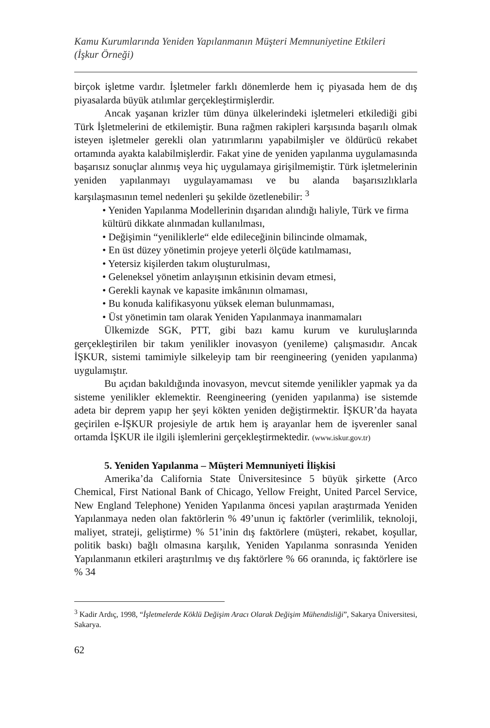Kamu Kurumlarında Yeniden Yapılanmanın Müşteri Memnuniyetine Etkileri
(İşkur Örneği)
birçok işletme vardır. İşletmeler farklı dönemlerde hem iç piyasada hem de dış piyasalarda büyük atılımlar gerçekleştirmişlerdir.
Ancak yaşanan krizler tüm dünya ülkelerindeki işletmeleri etkilediği gibi Türk İşletmelerini de etkilemiştir. Buna rağmen rakipleri karşısında başarılı olmak isteyen işletmeler gerekli olan yatırımlarını yapabilmişler ve öldürücü rekabet ortamında ayakta kalabilmişlerdir. Fakat yine de yeniden yapılanma uygulamasında başarısız sonuçlar alınmış veya hiç uygulamaya girişilmemiştir. Türk işletmelerinin yeniden yapılanmayı uygulayamaması ve bu alanda başarısızlıklarla karşılaşmasının temel nedenleri şu şekilde özetlenebilir: <sup>3</sup>
• Yeniden Yapılanma Modellerinin dışarıdan alındığı haliyle, Türk ve firma kültürü dikkate alınmadan kullanılması,
• Değişimin “yeniliklerle“ elde edileceğinin bilincinde olmamak,
• En üst düzey yönetimin projeye yeterli ölçüde katılmaması,
• Yetersiz kişilerden takım oluşturulması,
• Geleneksel yönetim anlayışının etkisinin devam etmesi,
• Gerekli kaynak ve kapasite imkânının olmaması,
• Bu konuda kalifikasyonu yüksek eleman bulunmaması,
• Üst yönetimin tam olarak Yeniden Yapılanmaya inanmamaları
Ülkemizde SGK, PTT, gibi bazı kamu kurum ve kuruluşlarında gerçekleştirilen bir takım yenilikler inovasyon (yenileme) çalışmasıdır. Ancak İŞKUR, sistemi tamimiyle silkeleyip tam bir reengineering (yeniden yapılanma) uygulamıştır.
Bu açıdan bakıldığında inovasyon, mevcut sitemde yenilikler yapmak ya da sisteme yenilikler eklemektir. Reengineering (yeniden yapılanma) ise sistemde adeta bir deprem yapıp her şeyi kökten yeniden değiştirmektir. İŞKUR’da hayata geçirilen e-İŞKUR projesiyle de artık hem iş arayanlar hem de işverenler sanal ortamda İŞKUR ile ilgili işlemlerini gerçekleştirmektedir. (www.iskur.gov.tr)
5. Yeniden Yapılanma – Müşteri Memnuniyeti İlişkisi
Amerika’da California State Üniversitesince 5 büyük şirkette (Arco Chemical, First National Bank of Chicago, Yellow Freight, United Parcel Service, New England Telephone) Yeniden Yapılanma öncesi yapılan araştırmada Yeniden Yapılanmaya neden olan faktörlerin % 49’unun iç faktörler (verimlilik, teknoloji, maliyet, strateji, geliştirme) % 51’inin dış faktörlere (müşteri, rekabet, koşullar, politik baskı) bağlı olmasına karşılık, Yeniden Yapılanma sonrasında Yeniden Yapılanmanın etkileri araştırılmış ve dış faktörlere % 66 oranında, iç faktörlere ise % 34
<sup>3</sup> Kadir Ardıç, 1998, “İşletmelerde Köklü Değişim Aracı Olarak Değişim Mühendisliği”, Sakarya Üniversitesi, Sakarya.
62